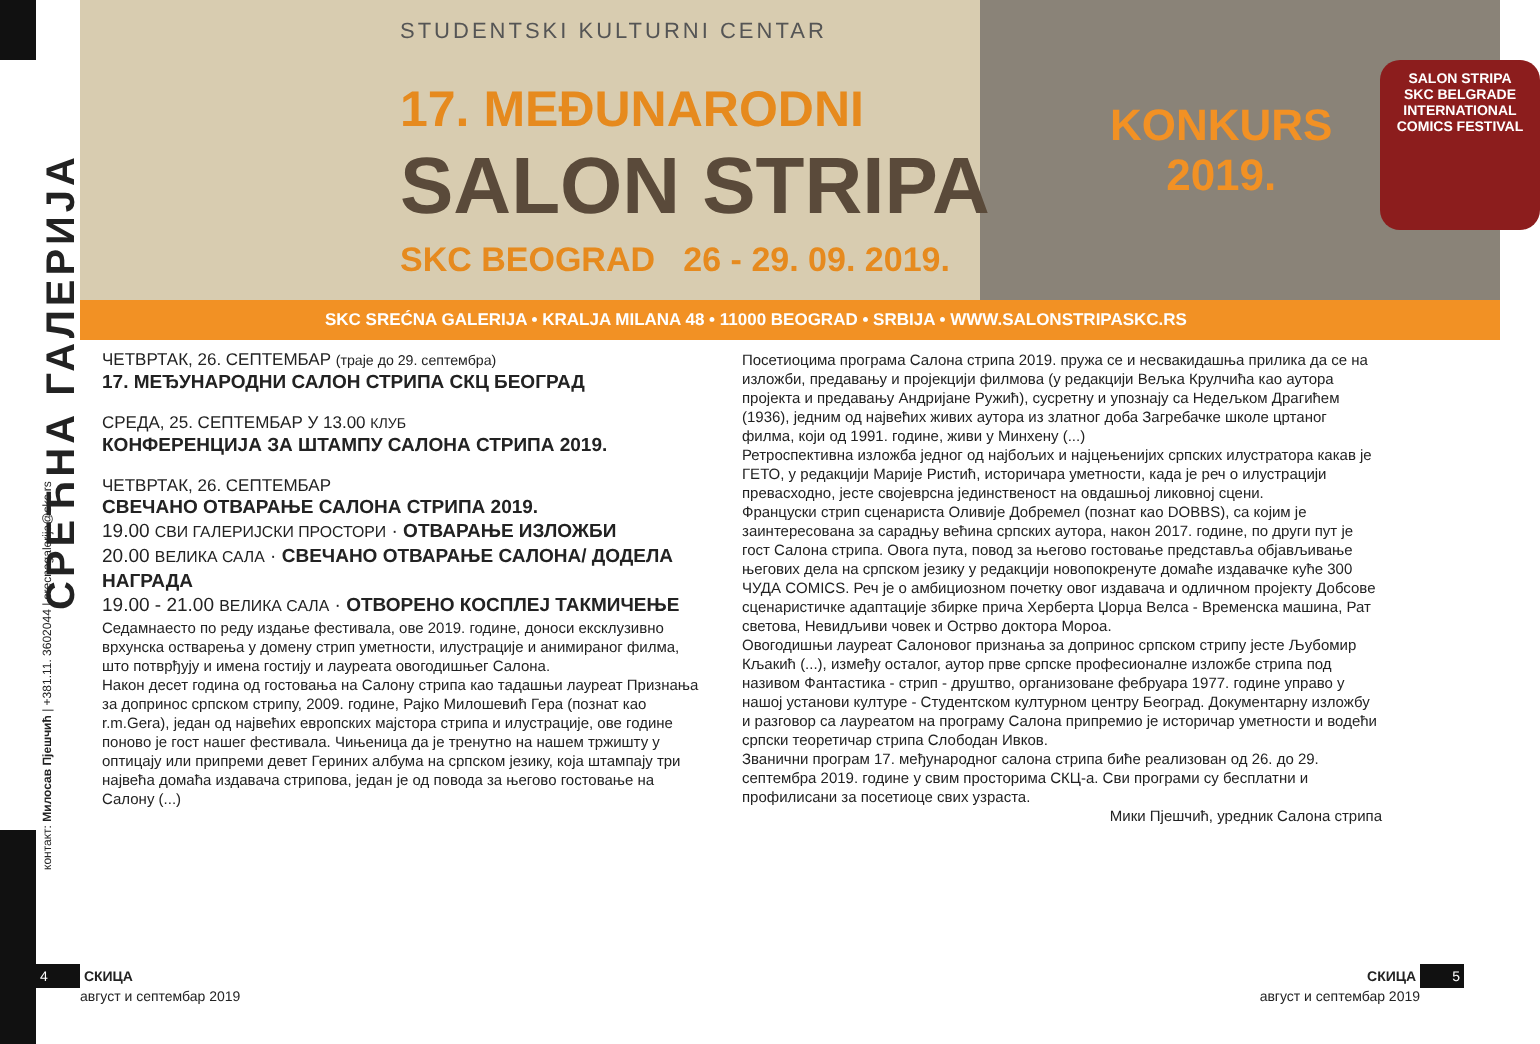СРЕЋНА ГАЛЕРИЈА
контакт: Милосав Пјешчић | +381.11. 3602044 | srecnagalerija@skc.rs
STUDENTSKI KULTURNI CENTAR
17. MEĐUNARODNI
SALON STRIPA
SKC BEOGRAD 26 - 29. 09. 2019.
KONKURS
2019.
SALON STRIPA
SKC BELGRADE
INTERNATIONAL
COMICS FESTIVAL
SKC SREĆNA GALERIJA • KRALJA MILANA 48 • 11000 BEOGRAD • SRBIJA • WWW.SALONSTRIPASKC.RS
ЧЕТВРТАК, 26. СЕПТЕМБАР (траје до 29. септембра)
17. МЕЂУНАРОДНИ САЛОН СТРИПА СКЦ БЕОГРАД
СРЕДА, 25. СЕПТЕМБАР У 13.00 КЛУБ
КОНФЕРЕНЦИЈА ЗА ШТАМПУ САЛОНА СТРИПА 2019.
ЧЕТВРТАК, 26. СЕПТЕМБАР
СВЕЧАНО ОТВАРАЊЕ САЛОНА СТРИПА 2019.
19.00 СВИ ГАЛЕРИЈСКИ ПРОСТОРИ · ОТВАРАЊЕ ИЗЛОЖБИ
20.00 ВЕЛИКА САЛА · СВЕЧАНО ОТВАРАЊЕ САЛОНА/ ДОДЕЛА НАГРАДА
19.00 - 21.00 ВЕЛИКА САЛА · ОТВОРЕНО КОСПЛЕЈ ТАКМИЧЕЊЕ
Седамнаесто по реду издање фестивала, ове 2019. године, доноси ексклузивно врхунска остварења у домену стрип уметности, илустрације и анимираног филма, што потврђују и имена гостију и лауреата овогодишњег Салона.
Након десет година од гостовања на Салону стрипа као тадашњи лауреат Признања за допринос српском стрипу, 2009. године, Рајко Милошевић Гера (познат као r.m.Gera), један од највећих европских мајстора стрипа и илустрације, ове године поново је гост нашег фестивала. Чињеница да је тренутно на нашем тржишту у оптицају или припреми девет Гериних албума на српском језику, која штампају три највећа домаћа издавача стрипова, један је од повода за његово гостовање на Салону (...)
Посетиоцима програма Салона стрипа 2019. пружа се и несвакидашња прилика да се на изложби, предавању и пројекцији филмова (у редакцији Вељка Крулчића као аутора пројекта и предавању Андријане Ружић), сусретну и упознају са Недељком Драгићем (1936), једним од највећих живих аутора из златног доба Загребачке школе цртаног филма, који од 1991. године, живи у Минхену (...)
Ретроспективна изложба једног од најбољих и најцењенијих српских илустратора какав је ГЕТО, у редакцији Марије Ристић, историчара уметности, када је реч о илустрацији превасходно, јесте својеврсна јединственост на овдашњој ликовној сцени.
Француски стрип сценариста Оливије Добремел (познат као DOBBS), са којим је заинтересована за сарадњу већина српских аутора, након 2017. године, по други пут је гост Салона стрипа. Овога пута, повод за његово гостовање представља објављивање његових дела на српском језику у редакцији новопокренуте домаће издавачке куће 300 ЧУДА COMICS. Реч је о амбициозном почетку овог издавача и одличном пројекту Добсове сценаристичке адаптације збирке прича Херберта Џорџа Велса - Временска машина, Рат светова, Невидљиви човек и Острво доктора Мороа.
Овогодишњи лауреат Салоновог признања за допринос српском стрипу јесте Љубомир Кљакић (...), између осталог, аутор прве српске професионалне изложбе стрипа под називом Фантастика - стрип - друштво, организоване фебруара 1977. године управо у нашој установи културе - Студентском културном центру Београд. Документарну изложбу и разговор са лауреатом на програму Салона припремио је историчар уметности и водећи српски теоретичар стрипа Слободан Ивков.
Званични програм 17. међународног салона стрипа биће реализован од 26. до 29. септембра 2019. године у свим просторима СКЦ-а. Сви програми су бесплатни и профилисани за посетиоце свих узраста.
Мики Пјешчић, уредник Салона стрипа
4 СКИЦА
август и септембар 2019
СКИЦА 5
август и септембар 2019